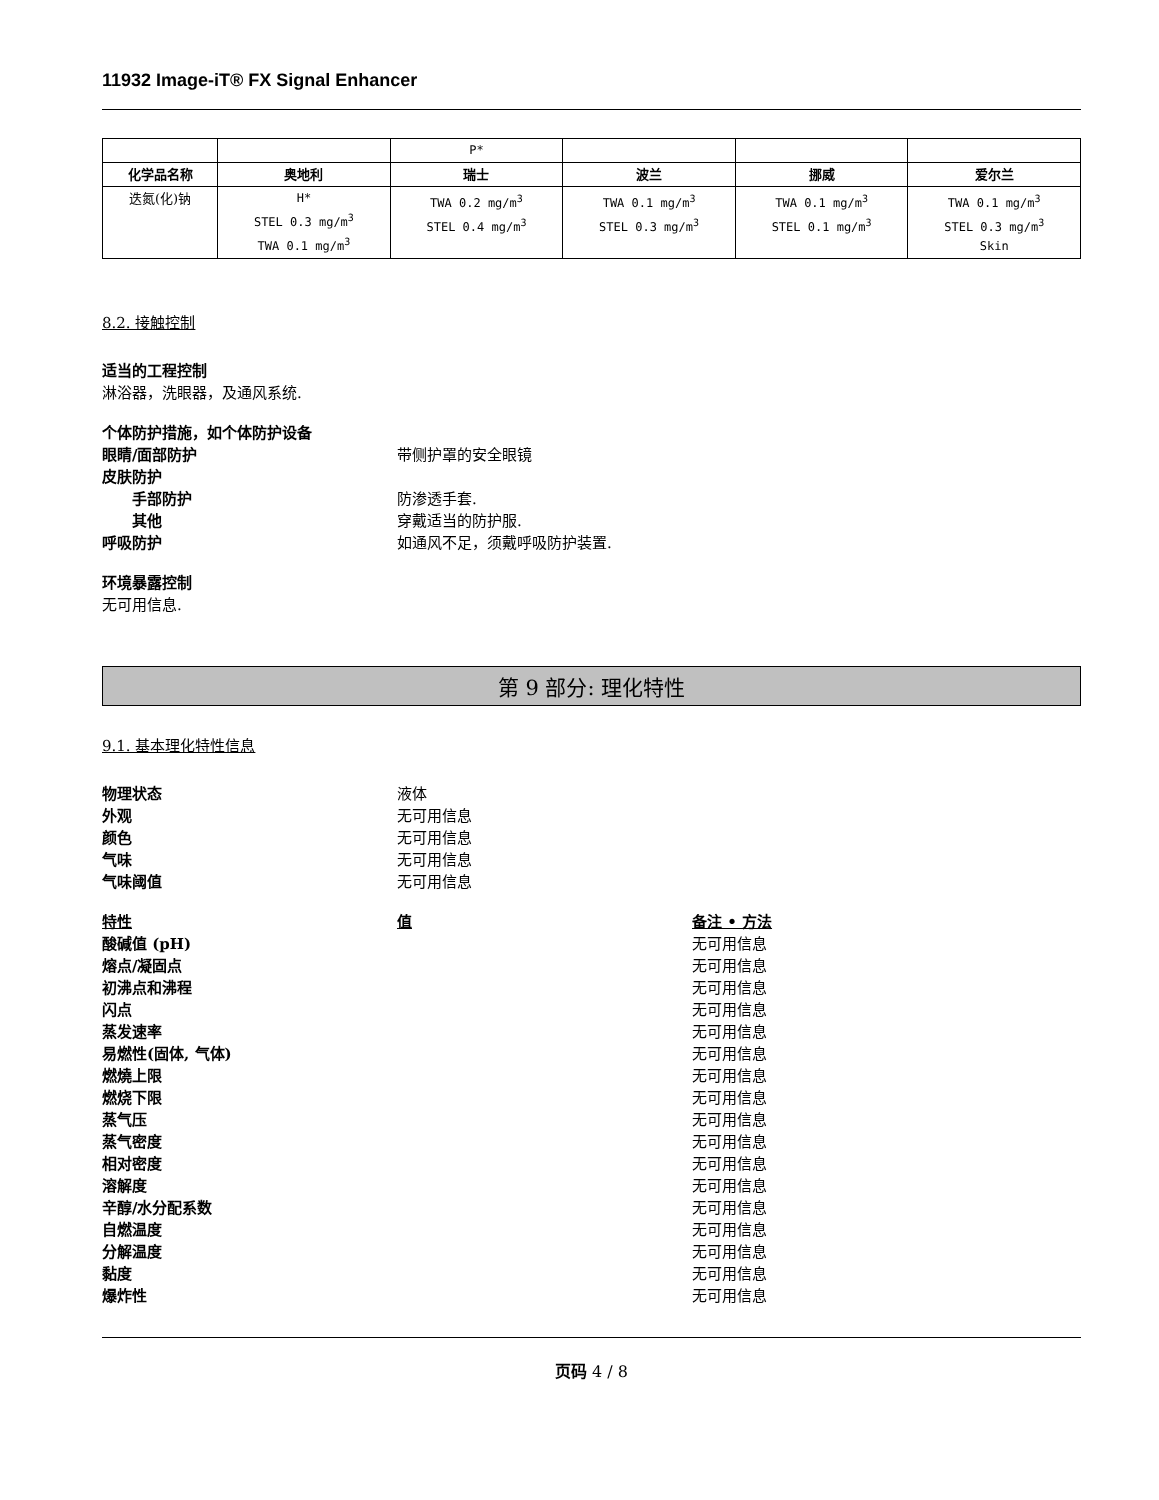11932 Image-iT® FX Signal Enhancer
| | | P* | | | |
| 化学品名称 | 奥地利 | 瑞士 | 波兰 | 挪威 | 爱尔兰 |
| 迭氮(化)钠 | H* STEL 0.3 mg/m<sup>3</sup> TWA 0.1 mg/m<sup>3</sup> | TWA 0.2 mg/m<sup>3</sup> STEL 0.4 mg/m<sup>3</sup> | TWA 0.1 mg/m<sup>3</sup> STEL 0.3 mg/m<sup>3</sup> | TWA 0.1 mg/m<sup>3</sup> STEL 0.1 mg/m<sup>3</sup> | TWA 0.1 mg/m<sup>3</sup> STEL 0.3 mg/m<sup>3</sup> Skin |
8.2. 接触控制
适当的工程控制
淋浴器，洗眼器，及通风系统.
个体防护措施，如个体防护设备
眼睛/面部防护 带侧护罩的安全眼镜
皮肤防护
手部防护 防渗透手套.
其他 穿戴适当的防护服.
呼吸防护 如通风不足，须戴呼吸防护装置.
环境暴露控制
无可用信息.
第 9 部分: 理化特性
9.1. 基本理化特性信息
物理状态 液体
外观 无可用信息
颜色 无可用信息
气味 无可用信息
气味阈值 无可用信息
特性 值 备注 • 方法
酸碱值 (pH) 无可用信息
熔点/凝固点 无可用信息
初沸点和沸程 无可用信息
闪点 无可用信息
蒸发速率 无可用信息
易燃性(固体, 气体) 无可用信息
燃燒上限 无可用信息
燃烧下限 无可用信息
蒸气压 无可用信息
蒸气密度 无可用信息
相对密度 无可用信息
溶解度 无可用信息
辛醇/水分配系数 无可用信息
自燃温度 无可用信息
分解温度 无可用信息
黏度 无可用信息
爆炸性 无可用信息
页码 4 / 8